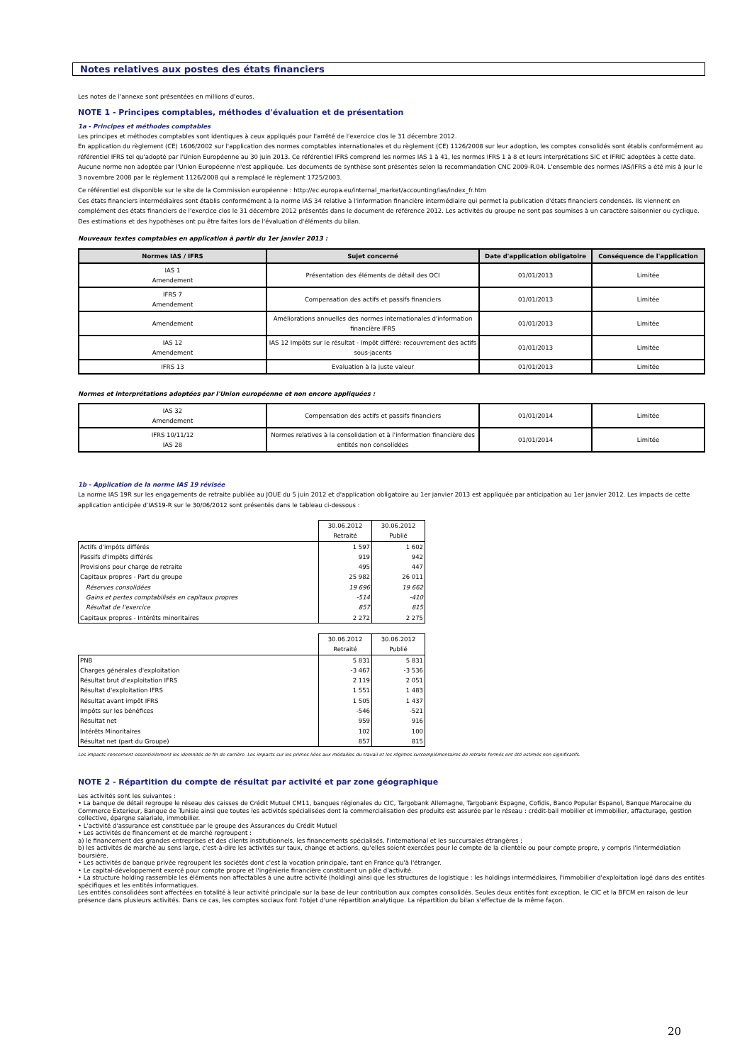Notes relatives aux postes des états financiers
Les notes de l'annexe sont présentées en millions d'euros.
NOTE 1 - Principes comptables, méthodes d'évaluation et de présentation
1a - Principes et méthodes comptables
Les principes et méthodes comptables sont identiques à ceux appliqués pour l'arrêté de l'exercice clos le 31 décembre 2012.
En application du règlement (CE) 1606/2002 sur l'application des normes comptables internationales et du règlement (CE) 1126/2008 sur leur adoption, les comptes consolidés sont établis conformément au référentiel IFRS tel qu'adopté par l'Union Européenne au 30 juin 2013. Ce référentiel IFRS comprend les normes IAS 1 à 41, les normes IFRS 1 à 8 et leurs interprétations SIC et IFRIC adoptées à cette date. Aucune norme non adoptée par l'Union Européenne n'est appliquée. Les documents de synthèse sont présentés selon la recommandation CNC 2009-R.04. L'ensemble des normes IAS/IFRS a été mis à jour le 3 novembre 2008 par le règlement 1126/2008 qui a remplacé le règlement 1725/2003.
Ce référentiel est disponible sur le site de la Commission européenne : http://ec.europa.eu/internal_market/accounting/ias/index_fr.htm
Ces états financiers intermédiaires sont établis conformément à la norme IAS 34 relative à l'information financière intermédiaire qui permet la publication d'états financiers condensés. Ils viennent en complément des états financiers de l'exercice clos le 31 décembre 2012 présentés dans le document de référence 2012. Les activités du groupe ne sont pas soumises à un caractère saisonnier ou cyclique.
Des estimations et des hypothèses ont pu être faites lors de l'évaluation d'éléments du bilan.
Nouveaux textes comptables en application à partir du 1er janvier 2013 :
| Normes IAS / IFRS | Sujet concerné | Date d'application obligatoire | Conséquence de l'application |
| --- | --- | --- | --- |
| IAS 1 Amendement | Présentation des éléments de détail des OCI | 01/01/2013 | Limitée |
| IFRS 7 Amendement | Compensation des actifs et passifs financiers | 01/01/2013 | Limitée |
| Amendement | Améliorations annuelles des normes internationales d'information financière IFRS | 01/01/2013 | Limitée |
| IAS 12 Amendement | IAS 12 Impôts sur le résultat - Impôt différé: recouvrement des actifs sous-jacents | 01/01/2013 | Limitée |
| IFRS 13 | Evaluation à la juste valeur | 01/01/2013 | Limitée |
Normes et interprétations adoptées par l'Union européenne et non encore appliquées :
| IAS 32 Amendement | Compensation des actifs et passifs financiers | 01/01/2014 | Limitée |
| IFRS 10/11/12 IAS 28 | Normes relatives à la consolidation et à l'information financière des entités non consolidées | 01/01/2014 | Limitée |
1b - Application de la norme IAS 19 révisée
La norme IAS 19R sur les engagements de retraite publiée au JOUE du 5 juin 2012 et d'application obligatoire au 1er janvier 2013 est appliquée par anticipation au 1er janvier 2012. Les impacts de cette application anticipée d'IAS19-R sur le 30/06/2012 sont présentés dans le tableau ci-dessous :
| | 30.06.2012 Retraité | 30.06.2012 Publié |
| Actifs d'impôts différés | 1 597 | 1 602 |
| Passifs d'impôts différés | 919 | 942 |
| Provisions pour charge de retraite | 495 | 447 |
| Capitaux propres - Part du groupe | 25 982 | 26 011 |
| Réserves consolidées | 19 696 | 19 662 |
| Gains et pertes comptabilisés en capitaux propres | -514 | -410 |
| Résultat de l'exercice | 857 | 815 |
| Capitaux propres - Intérêts minoritaires | 2 272 | 2 275 |
| | 30.06.2012 Retraité | 30.06.2012 Publié |
| PNB | 5 831 | 5 831 |
| Charges générales d'exploitation | -3 467 | -3 536 |
| Résultat brut d'exploitation IFRS | 2 119 | 2 051 |
| Résultat d'exploitation IFRS | 1 551 | 1 483 |
| Résultat avant impôt IFRS | 1 505 | 1 437 |
| Impôts sur les bénéfices | -546 | -521 |
| Résultat net | 959 | 916 |
| Intérêts Minoritaires | 102 | 100 |
| Résultat net (part du Groupe) | 857 | 815 |
Les impacts concernent essentiellement les idemnités de fin de carrière. Les impacts sur les primes liées aux médailles du travail et les régimes surcomplémentaires de retraite fermés ont été estimés non significatifs.
NOTE 2 - Répartition du compte de résultat par activité et par zone géographique
Les activités sont les suivantes :
• La banque de détail regroupe le réseau des caisses de Crédit Mutuel CM11, banques régionales du CIC, Targobank Allemagne, Targobank Espagne, Cofidis, Banco Popular Espanol, Banque Marocaine du Commerce Exterieur, Banque de Tunisie ainsi que toutes les activités spécialisées dont la commercialisation des produits est assurée par le réseau : crédit-bail mobilier et immobilier, affacturage, gestion collective, épargne salariale, immobilier.
• L'activité d'assurance est constituée par le groupe des Assurances du Crédit Mutuel
• Les activités de financement et de marché regroupent :
a) le financement des grandes entreprises et des clients institutionnels, les financements spécialisés, l'international et les succursales étrangères ;
b) les activités de marché au sens large, c'est-à-dire les activités sur taux, change et actions, qu'elles soient exercées pour le compte de la clientèle ou pour compte propre, y compris l'intermédiation boursière.
• Les activités de banque privée regroupent les sociétés dont c'est la vocation principale, tant en France qu'à l'étranger.
• Le capital-développement exercé pour compte propre et l'ingénierie financière constituent un pôle d'activité.
• La structure holding rassemble les éléments non affectables à une autre activité (holding) ainsi que les structures de logistique : les holdings intermédiaires, l'immobilier d'exploitation logé dans des entités spécifiques et les entités informatiques.
Les entités consolidées sont affectées en totalité à leur activité principale sur la base de leur contribution aux comptes consolidés. Seules deux entités font exception, le CIC et la BFCM en raison de leur présence dans plusieurs activités. Dans ce cas, les comptes sociaux font l'objet d'une répartition analytique. La répartition du bilan s'effectue de la même façon.
20